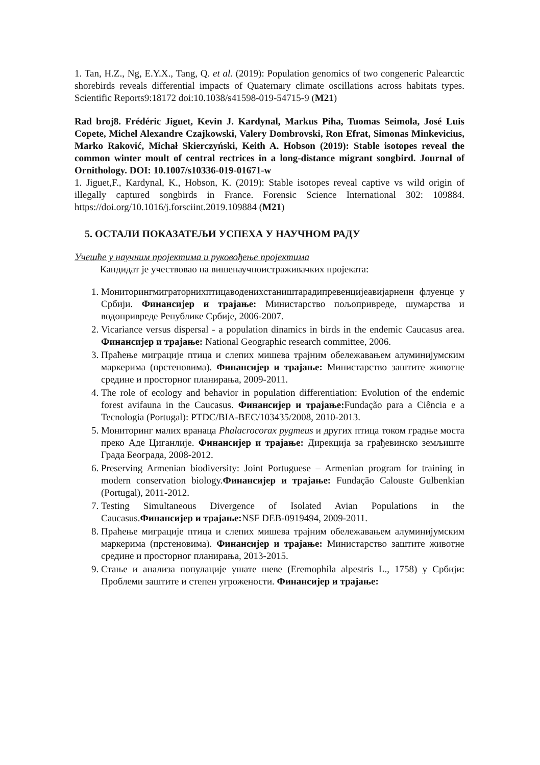1. Tan, H.Z., Ng, E.Y.X., Tang, Q. et al. (2019): Population genomics of two congeneric Palearctic shorebirds reveals differential impacts of Quaternary climate oscillations across habitats types. Scientific Reports9:18172 doi:10.1038/s41598-019-54715-9 (M21)
Rad broj8. Frédéric Jiguet, Kevin J. Kardynal, Markus Piha, Tuomas Seimola, José Luis Copete, Michel Alexandre Czajkowski, Valery Dombrovski, Ron Efrat, Simonas Minkevicius, Marko Raković, Michał Skierczyński, Keith A. Hobson (2019): Stable isotopes reveal the common winter moult of central rectrices in a long-distance migrant songbird. Journal of Ornithology. DOI: 10.1007/s10336-019-01671-w
1. Jiguet,F., Kardynal, K., Hobson, K. (2019): Stable isotopes reveal captive vs wild origin of illegally captured songbirds in France. Forensic Science International 302: 109884. https://doi.org/10.1016/j.forsciint.2019.109884 (M21)
5. ОСТАЛИ ПОКАЗАТЕЉИ УСПЕХА У НАУЧНОМ РАДУ
Учешће у научним пројектима и руковођење пројектима
Кандидат је учествовао на вишенаучноистраживачких пројеката:
1. Мониторингмиграторнихптицаводенихстаништарадипревенцијеавијарнеин флуенце у Србији. Финансијер и трајање: Министарство пољопривреде, шумарства и водопривреде Републике Србије, 2006-2007.
2. Vicariance versus dispersal - a population dinamics in birds in the endemic Caucasus area. Финансијер и трајање: National Geographic research committee, 2006.
3. Праћење миграције птица и слепих мишева трајним обележавањем алуминијумским маркерима (прстеновима). Финансијер и трајање: Министарство заштите животне средине и просторног планирања, 2009-2011.
4. The role of ecology and behavior in population differentiation: Evolution of the endemic forest avifauna in the Caucasus. Финансијер и трајање: Fundação para a Ciência e a Tecnologia (Portugal): PTDC/BIA-BEC/103435/2008, 2010-2013.
5. Мониторинг малих вранаца Phalacrocorax pygmeus и других птица током градње моста преко Аде Циганлије. Финансијер и трајање: Дирекција за грађевинско земљиште Града Београда, 2008-2012.
6. Preserving Armenian biodiversity: Joint Portuguese – Armenian program for training in modern conservation biology.Финансијер и трајање: Fundação Calouste Gulbenkian (Portugal), 2011-2012.
7. Testing Simultaneous Divergence of Isolated Avian Populations in the Caucasus.Финансијер и трајање: NSF DEB-0919494, 2009-2011.
8. Праћење миграције птица и слепих мишева трајним обележавањем алуминијумским маркерима (прстеновима). Финансијер и трајање: Министарство заштите животне средине и просторног планирања, 2013-2015.
9. Стање и анализа популације ушате шеве (Eremophila alpestris L., 1758) у Србији: Проблеми заштите и степен угрожености. Финансијер и трајање: